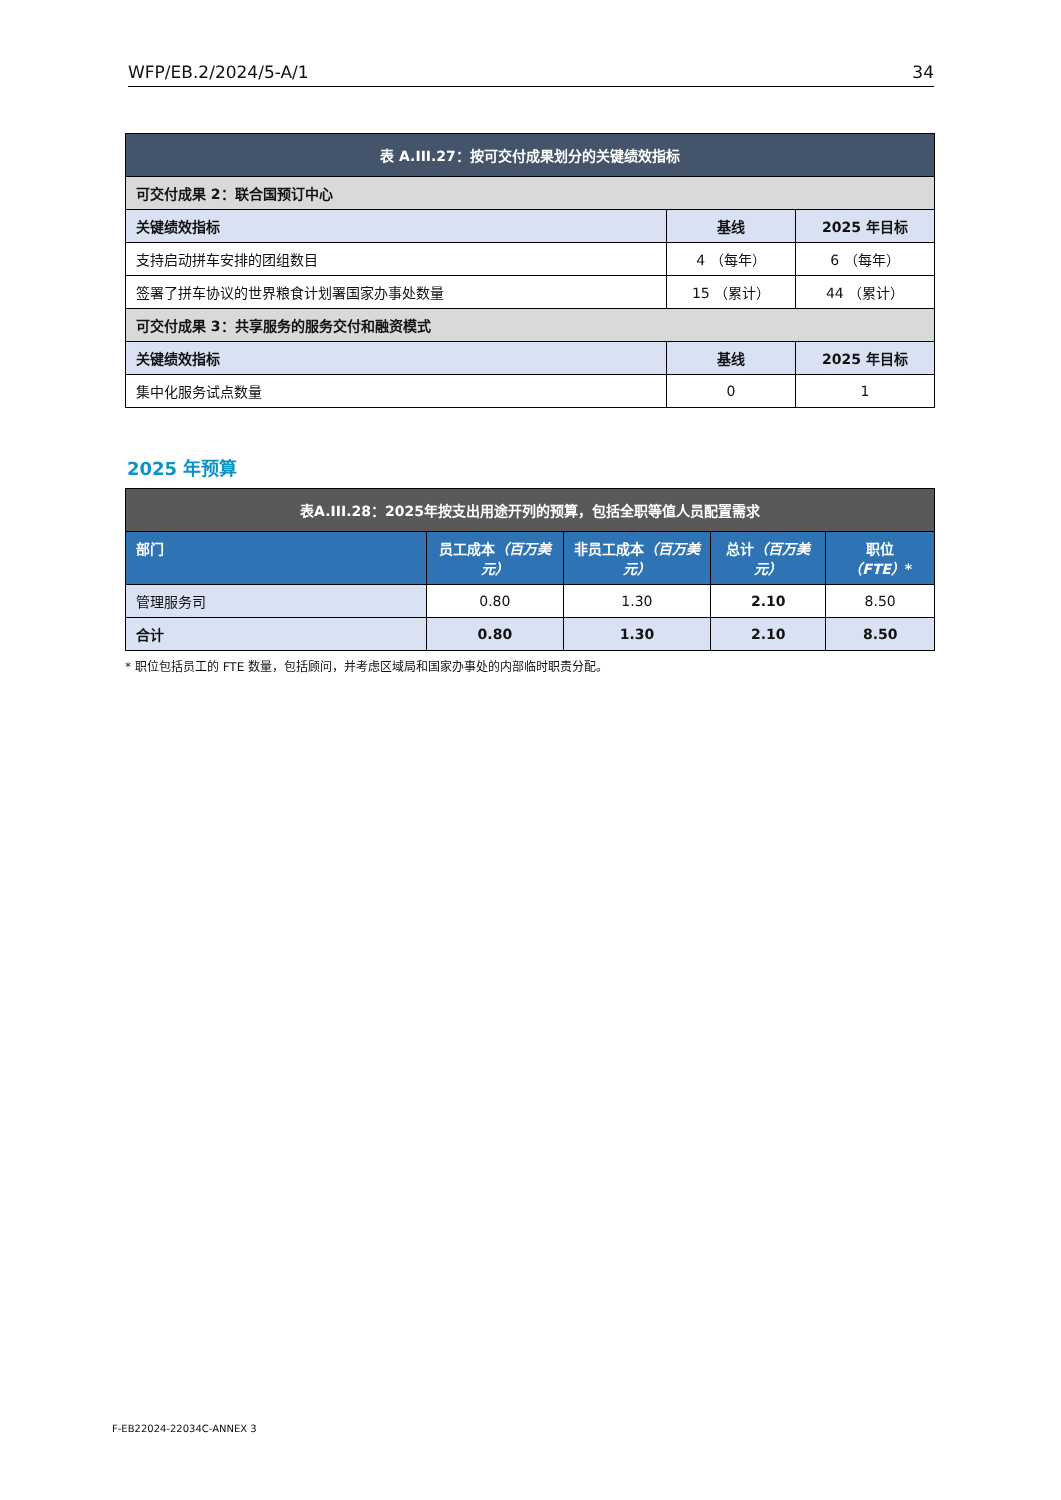WFP/EB.2/2024/5-A/1 34
| 表 A.III.27：按可交付成果划分的关键绩效指标 | | |
| --- | --- | --- |
| 可交付成果 2：联合国预订中心 | | |
| 关键绩效指标 | 基线 | 2025 年目标 |
| 支持启动拼车安排的团组数目 | 4 （每年） | 6 （每年） |
| 签署了拼车协议的世界粮食计划署国家办事处数量 | 15 （累计） | 44 （累计） |
| 可交付成果 3：共享服务的服务交付和融资模式 | | |
| 关键绩效指标 | 基线 | 2025 年目标 |
| 集中化服务试点数量 | 0 | 1 |
2025 年预算
| 表A.III.28：2025年按支出用途开列的预算，包括全职等值人员配置需求 | | | | |
| --- | --- | --- | --- | --- |
| 部门 | 员工成本 （百万美元） | 非员工成本 （百万美元） | 总计 （百万美元） | 职位 （FTE） * |
| 管理服务司 | 0.80 | 1.30 | 2.10 | 8.50 |
| 合计 | 0.80 | 1.30 | 2.10 | 8.50 |
* 职位包括员工的 FTE 数量，包括顾问，并考虑区域局和国家办事处的内部临时职责分配。
F-EB22024-22034C-ANNEX 3